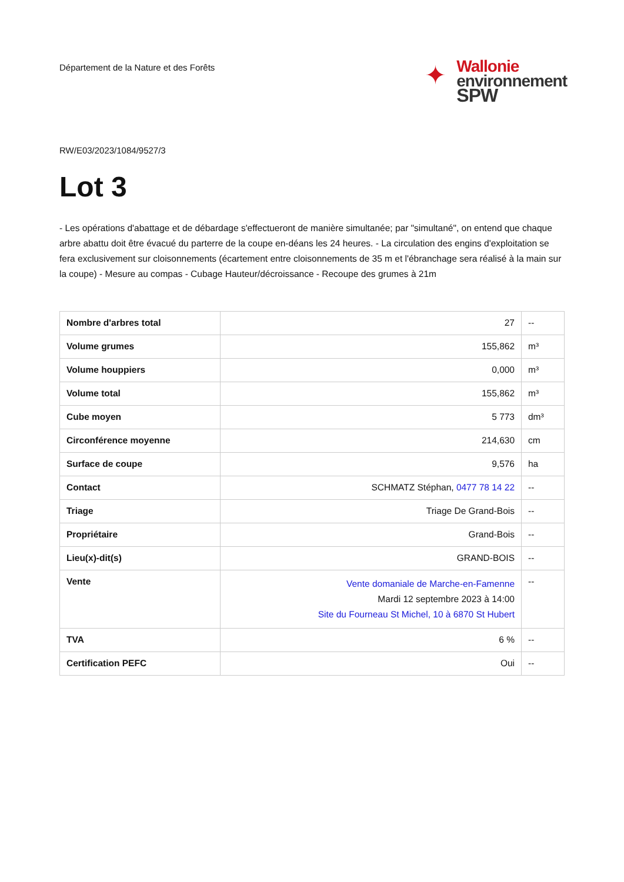Département de la Nature et des Forêts
✦
Wallonie
environnement
SPW
RW/E03/2023/1084/9527/3
Lot 3
- Les opérations d'abattage et de débardage s'effectueront de manière simultanée; par "simultané", on entend que chaque arbre abattu doit être évacué du parterre de la coupe en-déans les 24 heures. - La circulation des engins d'exploitation se fera exclusivement sur cloisonnements (écartement entre cloisonnements de 35 m et l'ébranchage sera réalisé à la main sur la coupe) - Mesure au compas - Cubage Hauteur/décroissance - Recoupe des grumes à 21m
| Nombre d'arbres total | 27 | -- |
| Volume grumes | 155,862 | m³ |
| Volume houppiers | 0,000 | m³ |
| Volume total | 155,862 | m³ |
| Cube moyen | 5 773 | dm³ |
| Circonférence moyenne | 214,630 | cm |
| Surface de coupe | 9,576 | ha |
| Contact | SCHMATZ Stéphan, 0477 78 14 22 | -- |
| Triage | Triage De Grand-Bois | -- |
| Propriétaire | Grand-Bois | -- |
| Lieu(x)-dit(s) | GRAND-BOIS | -- |
| Vente | Vente domaniale de Marche-en-Famenne Mardi 12 septembre 2023 à 14:00 Site du Fourneau St Michel, 10 à 6870 St Hubert | -- |
| TVA | 6 % | -- |
| Certification PEFC | Oui | -- |